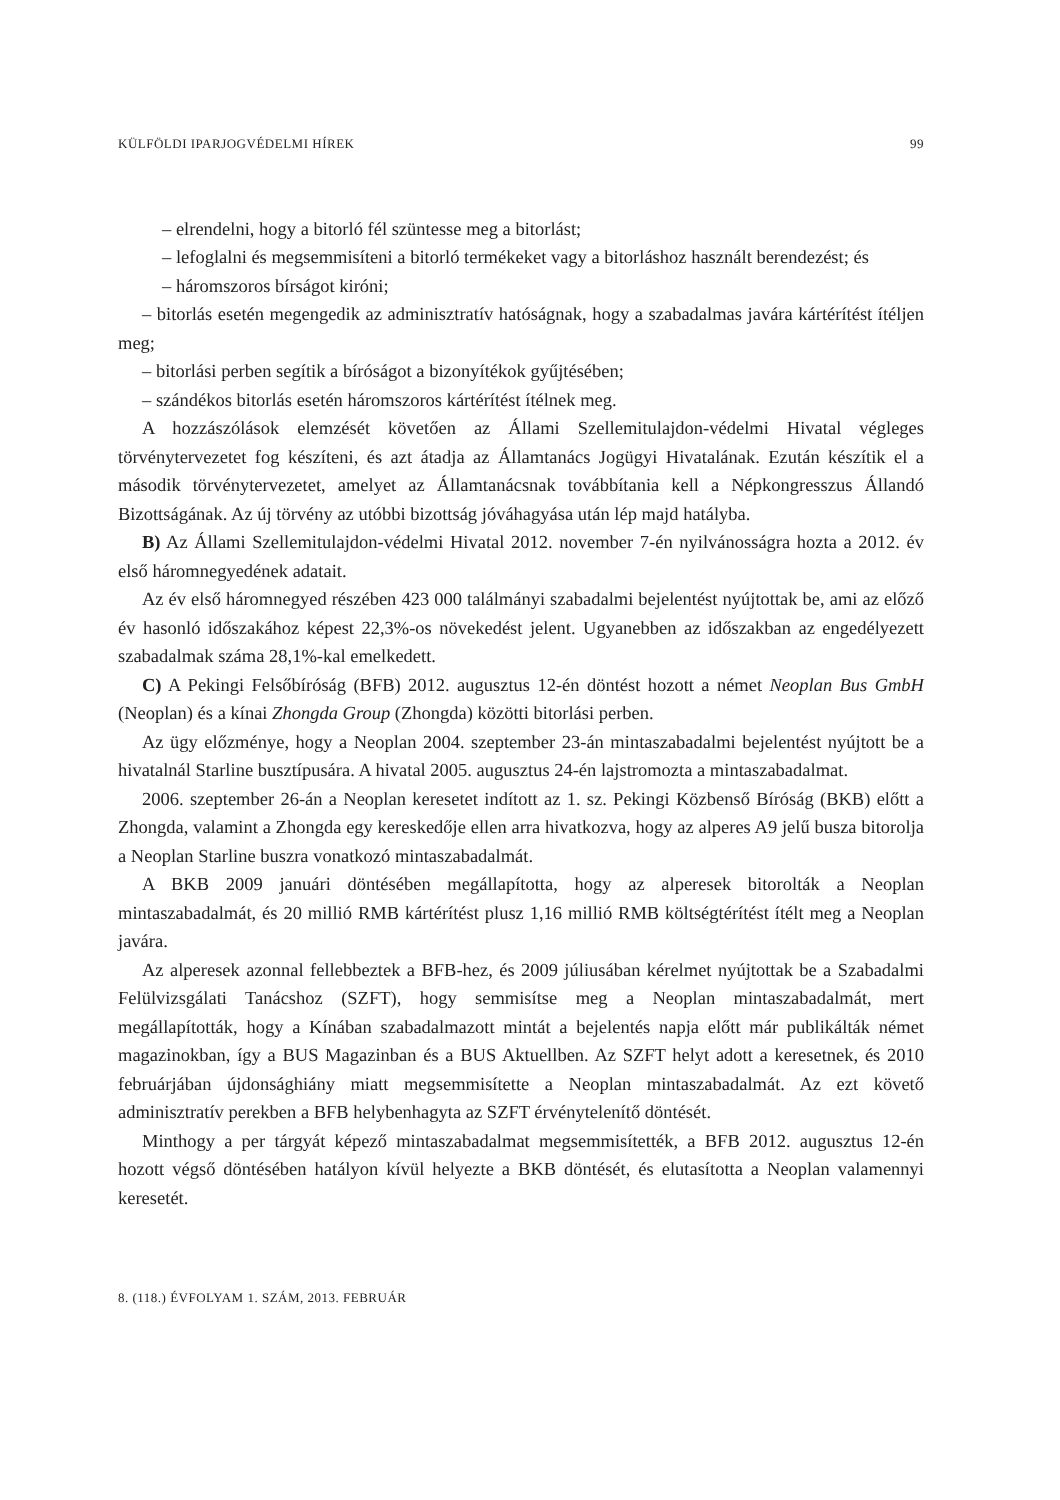KÜLFÖLDI IPARJOGVÉDELMI HÍREK 99
– elrendelni, hogy a bitorló fél szüntesse meg a bitorlást;
– lefoglalni és megsemmisíteni a bitorló termékeket vagy a bitorláshoz használt berendezést; és
– háromszoros bírságot kiróni;
– bitorlás esetén megengedik az adminisztratív hatóságnak, hogy a szabadalmas javára kártérítést ítéljen meg;
– bitorlási perben segítik a bíróságot a bizonyítékok gyűjtésében;
– szándékos bitorlás esetén háromszoros kártérítést ítélnek meg.
A hozzászólások elemzését követően az Állami Szellemitulajdon-védelmi Hivatal végleges törvénytervezetet fog készíteni, és azt átadja az Államtanács Jogügyi Hivatalának. Ezután készítik el a második törvénytervezetet, amelyet az Államtanácsnak továbbítania kell a Népkongresszus Állandó Bizottságának. Az új törvény az utóbbi bizottság jóváhagyása után lép majd hatályba.
B) Az Állami Szellemitulajdon-védelmi Hivatal 2012. november 7-én nyilvánosságra hozta a 2012. év első háromnegyedének adatait.
Az év első háromnegyed részében 423 000 találmányi szabadalmi bejelentést nyújtottak be, ami az előző év hasonló időszakához képest 22,3%-os növekedést jelent. Ugyanebben az időszakban az engedélyezett szabadalmak száma 28,1%-kal emelkedett.
C) A Pekingi Felsőbíróság (BFB) 2012. augusztus 12-én döntést hozott a német Neoplan Bus GmbH (Neoplan) és a kínai Zhongda Group (Zhongda) közötti bitorlási perben.
Az ügy előzménye, hogy a Neoplan 2004. szeptember 23-án mintaszabadalmi bejelentést nyújtott be a hivatalnál Starline busztípusára. A hivatal 2005. augusztus 24-én lajstromozta a mintaszabadalmat.
2006. szeptember 26-án a Neoplan keresetet indított az 1. sz. Pekingi Közbenső Bíróság (BKB) előtt a Zhongda, valamint a Zhongda egy kereskedője ellen arra hivatkozva, hogy az alperes A9 jelű busza bitorolja a Neoplan Starline buszra vonatkozó mintaszabadalmát.
A BKB 2009 januári döntésében megállapította, hogy az alperesek bitorolták a Neoplan mintaszabadalmát, és 20 millió RMB kártérítést plusz 1,16 millió RMB költségtérítést ítélt meg a Neoplan javára.
Az alperesek azonnal fellebbeztek a BFB-hez, és 2009 júliusában kérelmet nyújtottak be a Szabadalmi Felülvizsgálati Tanácshoz (SZFT), hogy semmisítse meg a Neoplan mintaszabadalmát, mert megállapították, hogy a Kínában szabadalmazott mintát a bejelentés napja előtt már publikálták német magazinokban, így a BUS Magazinban és a BUS Aktuellben. Az SZFT helyt adott a keresetnek, és 2010 februárjában újdonsághiány miatt megsemmisítette a Neoplan mintaszabadalmát. Az ezt követő adminisztratív perekben a BFB helybenhagyta az SZFT érvénytelenítő döntését.
Minthogy a per tárgyát képező mintaszabadalmat megsemmisítették, a BFB 2012. augusztus 12-én hozott végső döntésében hatályon kívül helyezte a BKB döntését, és elutasította a Neoplan valamennyi keresetét.
8. (118.) ÉVFOLYAM 1. SZÁM, 2013. FEBRUÁR